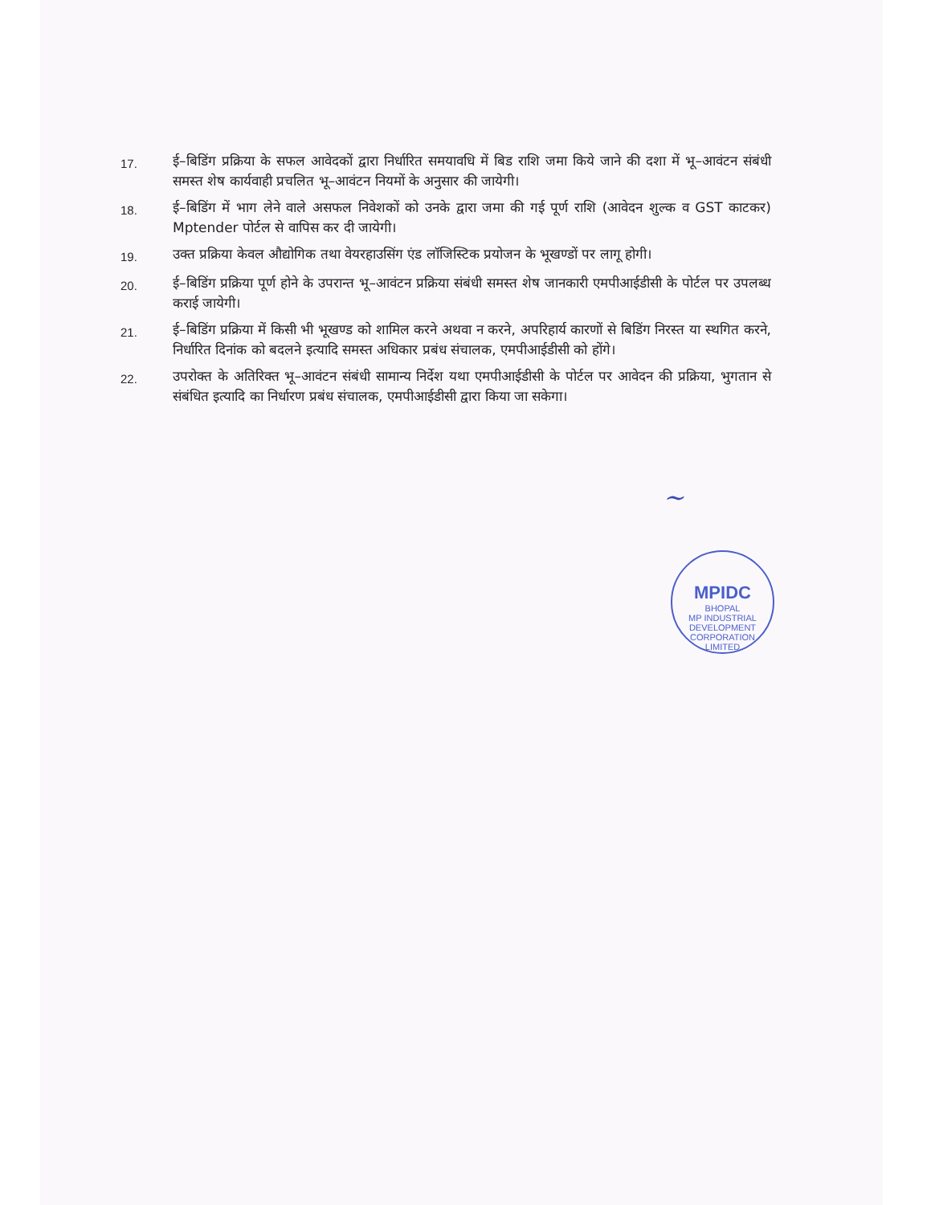17.
ई–बिडिंग प्रक्रिया के सफल आवेदकों द्वारा निर्धारित समयावधि में बिड राशि जमा किये जाने की दशा में भू–आवंटन संबंधी समस्त शेष कार्यवाही प्रचलित भू–आवंटन नियमों के अनुसार की जायेगी।
18.
ई–बिडिंग में भाग लेने वाले असफल निवेशकों को उनके द्वारा जमा की गई पूर्ण राशि (आवेदन शुल्क व GST काटकर) Mptender पोर्टल से वापिस कर दी जायेगी।
19.
उक्त प्रक्रिया केवल औद्योगिक तथा वेयरहाउसिंग एंड लॉजिस्टिक प्रयोजन के भूखण्डों पर लागू होगी।
20.
ई–बिडिंग प्रक्रिया पूर्ण होने के उपरान्त भू–आवंटन प्रक्रिया संबंधी समस्त शेष जानकारी एमपीआईडीसी के पोर्टल पर उपलब्ध कराई जायेगी।
21.
ई–बिडिंग प्रक्रिया में किसी भी भूखण्ड को शामिल करने अथवा न करने, अपरिहार्य कारणों से बिडिंग निरस्त या स्थगित करने, निर्धारित दिनांक को बदलने इत्यादि समस्त अधिकार प्रबंध संचालक, एमपीआईडीसी को होंगे।
22.
उपरोक्त के अतिरिक्त भू–आवंटन संबंधी सामान्य निर्देश यथा एमपीआईडीसी के पोर्टल पर आवेदन की प्रक्रिया, भुगतान से संबंधित इत्यादि का निर्धारण प्रबंध संचालक, एमपीआईडीसी द्वारा किया जा सकेगा।
~
MPIDC
BHOPAL
MP INDUSTRIAL DEVELOPMENT CORPORATION LIMITED